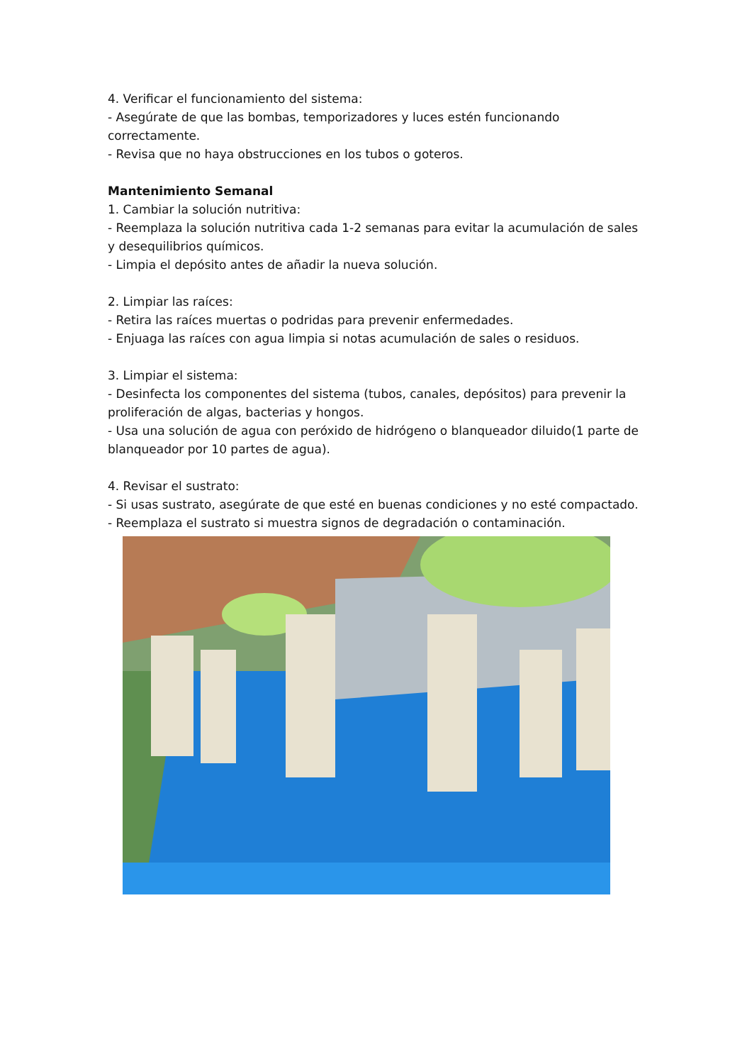4. Verificar el funcionamiento del sistema:
- Asegúrate de que las bombas, temporizadores y luces estén funcionando correctamente.
- Revisa que no haya obstrucciones en los tubos o goteros.
Mantenimiento Semanal
1. Cambiar la solución nutritiva:
- Reemplaza la solución nutritiva cada 1-2 semanas para evitar la acumulación de sales y desequilibrios químicos.
- Limpia el depósito antes de añadir la nueva solución.
2. Limpiar las raíces:
- Retira las raíces muertas o podridas para prevenir enfermedades.
- Enjuaga las raíces con agua limpia si notas acumulación de sales o residuos.
3. Limpiar el sistema:
- Desinfecta los componentes del sistema (tubos, canales, depósitos) para prevenir la proliferación de algas, bacterias y hongos.
- Usa una solución de agua con peróxido de hidrógeno o blanqueador diluido(1 parte de blanqueador por 10 partes de agua).
4. Revisar el sustrato:
- Si usas sustrato, asegúrate de que esté en buenas condiciones y no esté compactado.
- Reemplaza el sustrato si muestra signos de degradación o contaminación.